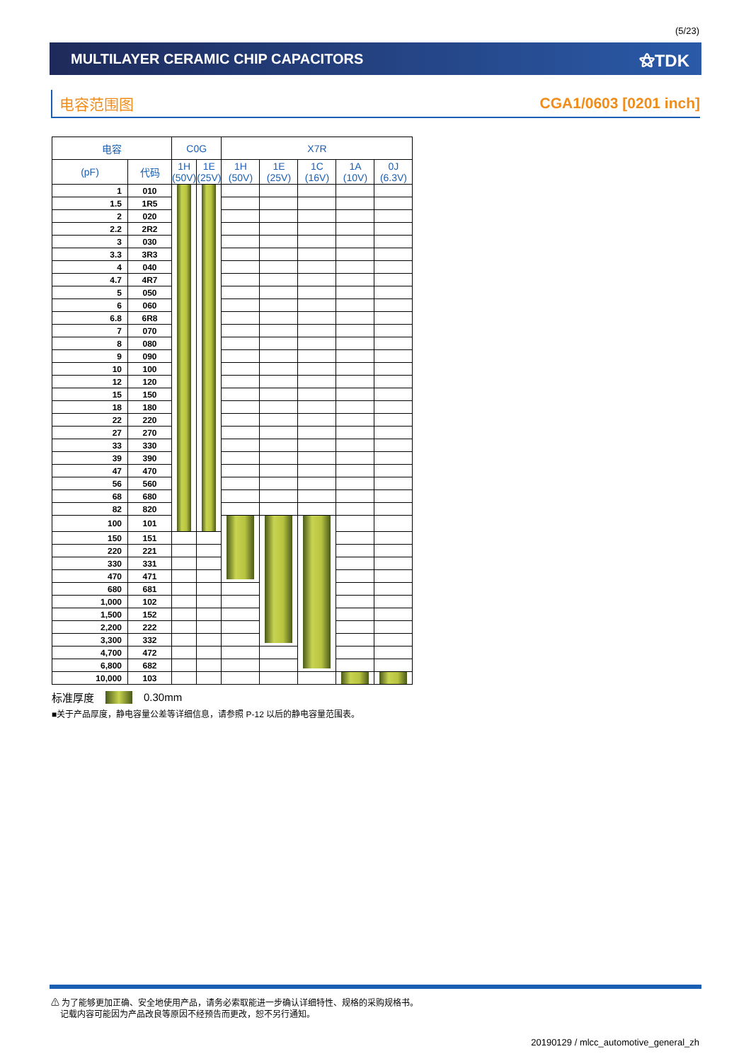(5/23)
MULTILAYER CERAMIC CHIP CAPACITORS
⚝TDK
电容范围图 CGA1/0603 [0201 inch]
| 电容 | | C0G | | X7R | | | | |
| --- | --- | --- | --- | --- | --- | --- | --- | --- |
| (pF) | 代码 | 1H (50V) | 1E (25V) | 1H (50V) | 1E (25V) | 1C (16V) | 1A (10V) | 0J (6.3V) |
| 1 | 010 | | | | | | | |
| 1.5 | 1R5 | | | | | | | |
| 2 | 020 | | | | | | | |
| 2.2 | 2R2 | | | | | | | |
| 3 | 030 | | | | | | | |
| 3.3 | 3R3 | | | | | | | |
| 4 | 040 | | | | | | | |
| 4.7 | 4R7 | | | | | | | |
| 5 | 050 | | | | | | | |
| 6 | 060 | | | | | | | |
| 6.8 | 6R8 | | | | | | | |
| 7 | 070 | | | | | | | |
| 8 | 080 | | | | | | | |
| 9 | 090 | | | | | | | |
| 10 | 100 | | | | | | | |
| 12 | 120 | | | | | | | |
| 15 | 150 | | | | | | | |
| 18 | 180 | | | | | | | |
| 22 | 220 | | | | | | | |
| 27 | 270 | | | | | | | |
| 33 | 330 | | | | | | | |
| 39 | 390 | | | | | | | |
| 47 | 470 | | | | | | | |
| 56 | 560 | | | | | | | |
| 68 | 680 | | | | | | | |
| 82 | 820 | | | | | | | |
| 100 | 101 | | | | | | | |
| 150 | 151 | | | | | | | |
| 220 | 221 | | | | | | | |
| 330 | 331 | | | | | | | |
| 470 | 471 | | | | | | | |
| 680 | 681 | | | | | | | |
| 1,000 | 102 | | | | | | | |
| 1,500 | 152 | | | | | | | |
| 2,200 | 222 | | | | | | | |
| 3,300 | 332 | | | | | | | |
| 4,700 | 472 | | | | | | | |
| 6,800 | 682 | | | | | | | |
| 10,000 | 103 | | | | | | | |
标准厚度 0.30mm
■关于产品厚度，静电容量公差等详细信息，请参照 P-12 以后的静电容量范围表。
⚠ 为了能够更加正确、安全地使用产品，请务必索取能进一步确认详细特性、规格的采购规格书。
记载内容可能因为产品改良等原因不经预告而更改，恕不另行通知。
20190129 / mlcc_automotive_general_zh